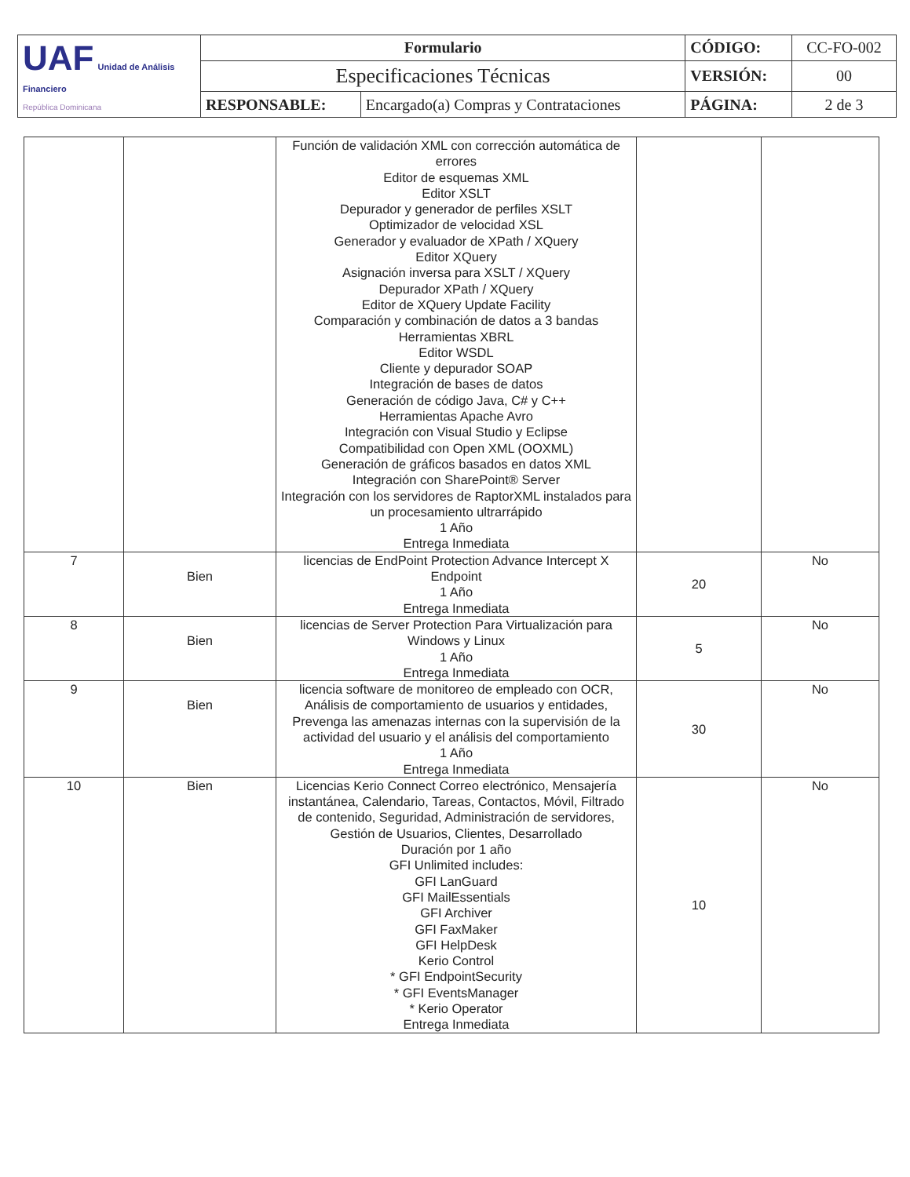| UAF Unidad de Análisis Financiero República Dominicana | Formulario | | CÓDIGO: | CC-FO-002 |
| | Especificaciones Técnicas | | VERSIÓN: | 00 |
| | RESPONSABLE: | Encargado(a) Compras y Contrataciones | PÁGINA: | 2 de 3 |
| | | Función de validación XML con corrección automática de errores Editor de esquemas XML Editor XSLT Depurador y generador de perfiles XSLT Optimizador de velocidad XSL Generador y evaluador de XPath / XQuery Editor XQuery Asignación inversa para XSLT / XQuery Depurador XPath / XQuery Editor de XQuery Update Facility Comparación y combinación de datos a 3 bandas Herramientas XBRL Editor WSDL Cliente y depurador SOAP Integración de bases de datos Generación de código Java, C# y C++ Herramientas Apache Avro Integración con Visual Studio y Eclipse Compatibilidad con Open XML (OOXML) Generación de gráficos basados en datos XML Integración con SharePoint® Server Integración con los servidores de RaptorXML instalados para un procesamiento ultrarrápido 1 Año Entrega Inmediata | | |
| 7 | Bien | licencias de EndPoint Protection Advance Intercept X Endpoint 1 Año Entrega Inmediata | 20 | No |
| 8 | Bien | licencias de Server Protection Para Virtualización para Windows y Linux 1 Año Entrega Inmediata | 5 | No |
| 9 | Bien | licencia software de monitoreo de empleado con OCR, Análisis de comportamiento de usuarios y entidades, Prevenga las amenazas internas con la supervisión de la actividad del usuario y el análisis del comportamiento 1 Año Entrega Inmediata | 30 | No |
| 10 | Bien | Licencias Kerio Connect Correo electrónico, Mensajería instantánea, Calendario, Tareas, Contactos, Móvil, Filtrado de contenido, Seguridad, Administración de servidores, Gestión de Usuarios, Clientes, Desarrollado Duración por 1 año GFI Unlimited includes: GFI LanGuard GFI MailEssentials GFI Archiver GFI FaxMaker GFI HelpDesk Kerio Control * GFI EndpointSecurity * GFI EventsManager * Kerio Operator Entrega Inmediata | 10 | No |